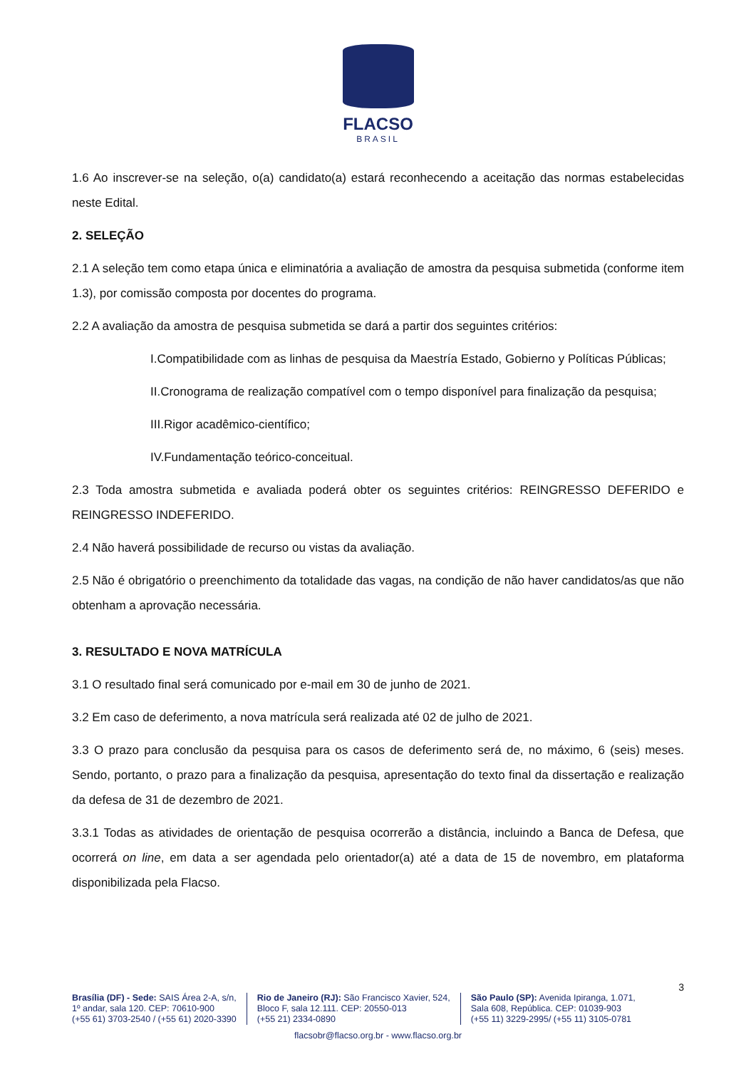FLACSO
BRASIL
1.6 Ao inscrever-se na seleção, o(a) candidato(a) estará reconhecendo a aceitação das normas estabelecidas neste Edital.
2. SELEÇÃO
2.1 A seleção tem como etapa única e eliminatória a avaliação de amostra da pesquisa submetida (conforme item 1.3), por comissão composta por docentes do programa.
2.2 A avaliação da amostra de pesquisa submetida se dará a partir dos seguintes critérios:
I.Compatibilidade com as linhas de pesquisa da Maestría Estado, Gobierno y Políticas Públicas;
II.Cronograma de realização compatível com o tempo disponível para finalização da pesquisa;
III.Rigor acadêmico-científico;
IV.Fundamentação teórico-conceitual.
2.3 Toda amostra submetida e avaliada poderá obter os seguintes critérios: REINGRESSO DEFERIDO e REINGRESSO INDEFERIDO.
2.4 Não haverá possibilidade de recurso ou vistas da avaliação.
2.5 Não é obrigatório o preenchimento da totalidade das vagas, na condição de não haver candidatos/as que não obtenham a aprovação necessária.
3. RESULTADO E NOVA MATRÍCULA
3.1 O resultado final será comunicado por e-mail em 30 de junho de 2021.
3.2 Em caso de deferimento, a nova matrícula será realizada até 02 de julho de 2021.
3.3 O prazo para conclusão da pesquisa para os casos de deferimento será de, no máximo, 6 (seis) meses. Sendo, portanto, o prazo para a finalização da pesquisa, apresentação do texto final da dissertação e realização da defesa de 31 de dezembro de 2021.
3.3.1 Todas as atividades de orientação de pesquisa ocorrerão a distância, incluindo a Banca de Defesa, que ocorrerá on line, em data a ser agendada pelo orientador(a) até a data de 15 de novembro, em plataforma disponibilizada pela Flacso.
3
Brasília (DF) - Sede: SAIS Área 2-A, s/n,
1º andar, sala 120. CEP: 70610-900
(+55 61) 3703-2540 / (+55 61) 2020-3390
Rio de Janeiro (RJ): São Francisco Xavier, 524,
Bloco F, sala 12.111. CEP: 20550-013
(+55 21) 2334-0890
São Paulo (SP): Avenida Ipiranga, 1.071,
Sala 608, República. CEP: 01039-903
(+55 11) 3229-2995/ (+55 11) 3105-0781
flacsobr@flacso.org.br - www.flacso.org.br